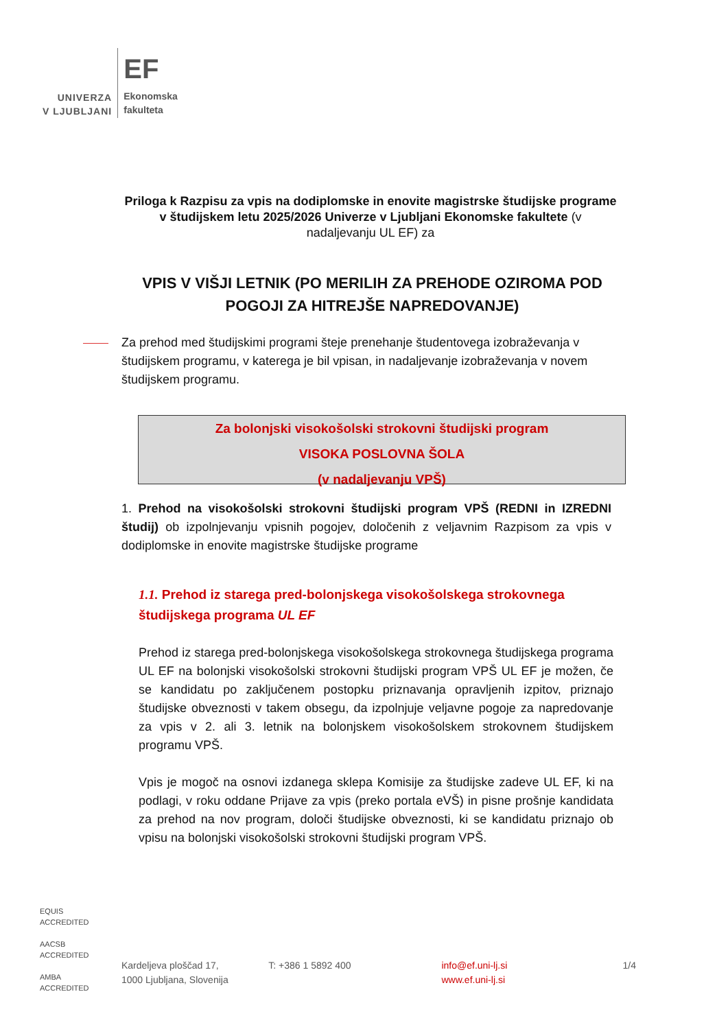UNIVERZA
V LJUBLJANI
EF
Ekonomska
fakulteta
Priloga k Razpisu za vpis na dodiplomske in enovite magistrske študijske programe v študijskem letu 2025/2026 Univerze v Ljubljani Ekonomske fakultete (v nadaljevanju UL EF) za
VPIS V VIŠJI LETNIK (PO MERILIH ZA PREHODE OZIROMA POD POGOJI ZA HITREJŠE NAPREDOVANJE)
Za prehod med študijskimi programi šteje prenehanje študentovega izobraževanja v študijskem programu, v katerega je bil vpisan, in nadaljevanje izobraževanja v novem študijskem programu.
Za bolonjski visokošolski strokovni študijski program
VISOKA POSLOVNA ŠOLA
(v nadaljevanju VPŠ)
1. Prehod na visokošolski strokovni študijski program VPŠ (REDNI in IZREDNI študij) ob izpolnjevanju vpisnih pogojev, določenih z veljavnim Razpisom za vpis v dodiplomske in enovite magistrske študijske programe
1.1. Prehod iz starega pred-bolonjskega visokošolskega strokovnega študijskega programa UL EF
Prehod iz starega pred-bolonjskega visokošolskega strokovnega študijskega programa UL EF na bolonjski visokošolski strokovni študijski program VPŠ UL EF je možen, če se kandidatu po zaključenem postopku priznavanja opravljenih izpitov, priznajo študijske obveznosti v takem obsegu, da izpolnjuje veljavne pogoje za napredovanje za vpis v 2. ali 3. letnik na bolonjskem visokošolskem strokovnem študijskem programu VPŠ.
Vpis je mogoč na osnovi izdanega sklepa Komisije za študijske zadeve UL EF, ki na podlagi, v roku oddane Prijave za vpis (preko portala eVŠ) in pisne prošnje kandidata za prehod na nov program, določi študijske obveznosti, ki se kandidatu priznajo ob vpisu na bolonjski visokošolski strokovni študijski program VPŠ.
EQUIS
ACCREDITED
AACSB
ACCREDITED
AMBA
ACCREDITED
Kardeljeva ploščad 17,
1000 Ljubljana, Slovenija
T: +386 1 5892 400 info@ef.uni-lj.si
www.ef.uni-lj.si
1/4